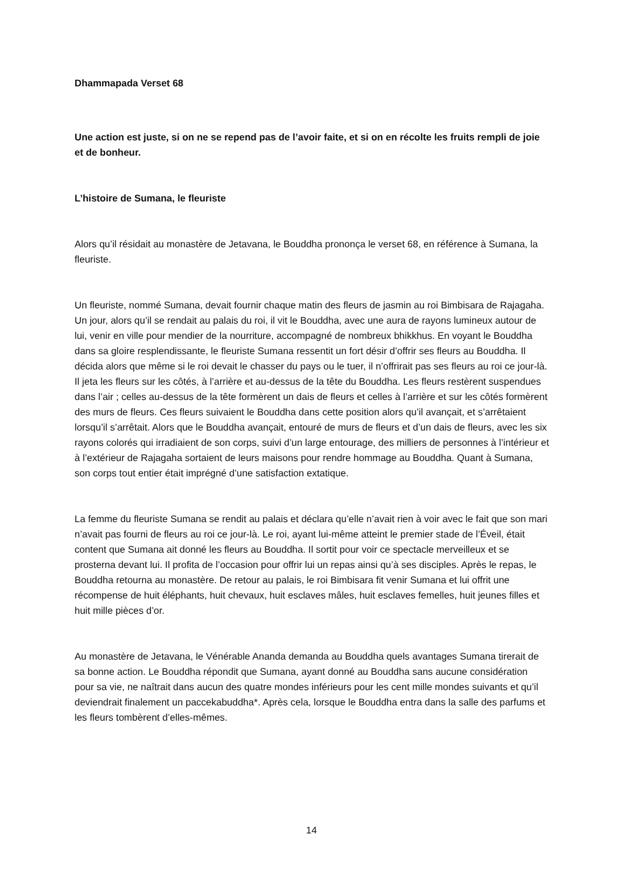Dhammapada Verset 68
Une action est juste, si on ne se repend pas de l’avoir faite, et si on en récolte les fruits rempli de joie et de bonheur.
L’histoire de Sumana, le fleuriste
Alors qu’il résidait au monastère de Jetavana, le Bouddha prononça le verset 68, en référence à Sumana, la fleuriste.
Un fleuriste, nommé Sumana, devait fournir chaque matin des fleurs de jasmin au roi Bimbisara de Rajagaha. Un jour, alors qu’il se rendait au palais du roi, il vit le Bouddha, avec une aura de rayons lumineux autour de lui, venir en ville pour mendier de la nourriture, accompagné de nombreux bhikkhus. En voyant le Bouddha dans sa gloire resplendissante, le fleuriste Sumana ressentit un fort désir d’offrir ses fleurs au Bouddha. Il décida alors que même si le roi devait le chasser du pays ou le tuer, il n’offrirait pas ses fleurs au roi ce jour-là. Il jeta les fleurs sur les côtés, à l’arrière et au-dessus de la tête du Bouddha. Les fleurs restèrent suspendues dans l’air ; celles au-dessus de la tête formèrent un dais de fleurs et celles à l’arrière et sur les côtés formèrent des murs de fleurs. Ces fleurs suivaient le Bouddha dans cette position alors qu’il avançait, et s’arrêtaient lorsqu’il s’arrêtait. Alors que le Bouddha avançait, entouré de murs de fleurs et d’un dais de fleurs, avec les six rayons colorés qui irradiaient de son corps, suivi d’un large entourage, des milliers de personnes à l’intérieur et à l’extérieur de Rajagaha sortaient de leurs maisons pour rendre hommage au Bouddha. Quant à Sumana, son corps tout entier était imprégné d’une satisfaction extatique.
La femme du fleuriste Sumana se rendit au palais et déclara qu’elle n’avait rien à voir avec le fait que son mari n’avait pas fourni de fleurs au roi ce jour-là. Le roi, ayant lui-même atteint le premier stade de l’Éveil, était content que Sumana ait donné les fleurs au Bouddha. Il sortit pour voir ce spectacle merveilleux et se prosterna devant lui. Il profita de l’occasion pour offrir lui un repas ainsi qu’à ses disciples. Après le repas, le Bouddha retourna au monastère. De retour au palais, le roi Bimbisara fit venir Sumana et lui offrit une récompense de huit éléphants, huit chevaux, huit esclaves mâles, huit esclaves femelles, huit jeunes filles et huit mille pièces d’or.
Au monastère de Jetavana, le Vénérable Ananda demanda au Bouddha quels avantages Sumana tirerait de sa bonne action. Le Bouddha répondit que Sumana, ayant donné au Bouddha sans aucune considération pour sa vie, ne naîtrait dans aucun des quatre mondes inférieurs pour les cent mille mondes suivants et qu’il deviendrait finalement un paccekabuddha*. Après cela, lorsque le Bouddha entra dans la salle des parfums et les fleurs tombèrent d’elles-mêmes.
14